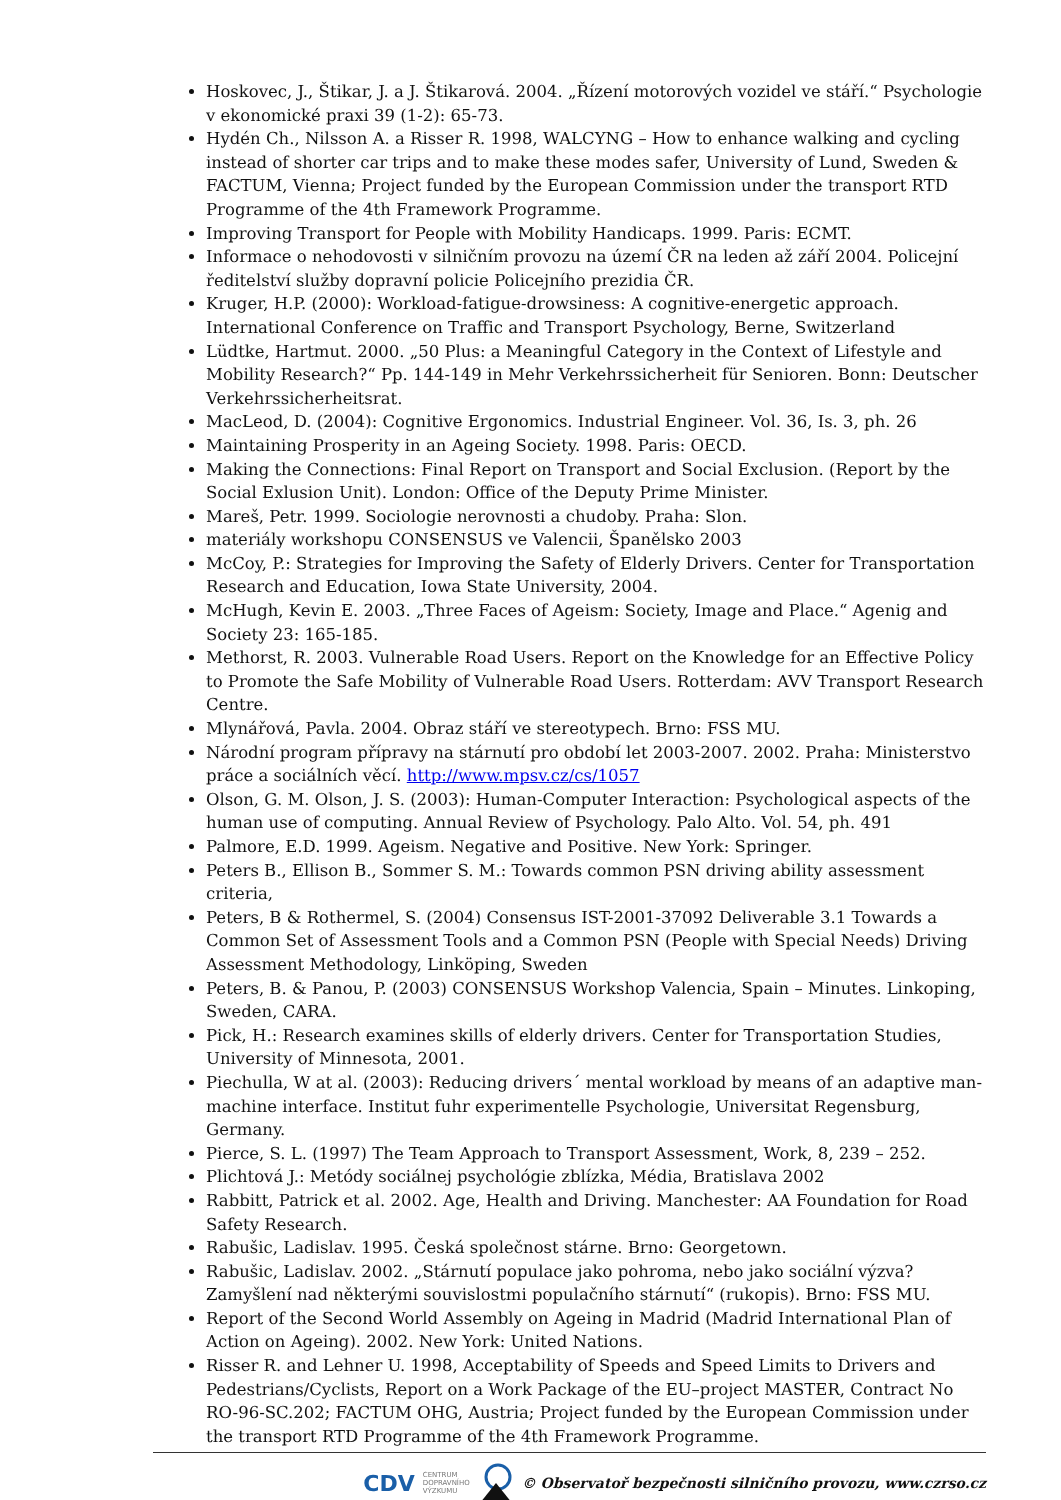Hoskovec, J., Štikar, J. a J. Štikarová. 2004. „Řízení motorových vozidel ve stáří.“ Psychologie v ekonomické praxi 39 (1-2): 65-73.
Hydén Ch., Nilsson A. a Risser R. 1998, WALCYNG – How to enhance walking and cycling instead of shorter car trips and to make these modes safer, University of Lund, Sweden & FACTUM, Vienna; Project funded by the European Commission under the transport RTD Programme of the 4th Framework Programme.
Improving Transport for People with Mobility Handicaps. 1999. Paris: ECMT.
Informace o nehodovosti v silničním provozu na území ČR na leden až září 2004. Policejní ředitelství služby dopravní policie Policejního prezidia ČR.
Kruger, H.P. (2000): Workload-fatigue-drowsiness: A cognitive-energetic approach. International Conference on Traffic and Transport Psychology, Berne, Switzerland
Lüdtke, Hartmut. 2000. „50 Plus: a Meaningful Category in the Context of Lifestyle and Mobility Research?“ Pp. 144-149 in Mehr Verkehrssicherheit für Senioren. Bonn: Deutscher Verkehrssicherheitsrat.
MacLeod, D. (2004): Cognitive Ergonomics. Industrial Engineer. Vol. 36, Is. 3, ph. 26
Maintaining Prosperity in an Ageing Society. 1998. Paris: OECD.
Making the Connections: Final Report on Transport and Social Exclusion. (Report by the Social Exlusion Unit). London: Office of the Deputy Prime Minister.
Mareš, Petr. 1999. Sociologie nerovnosti a chudoby. Praha: Slon.
materiály workshopu CONSENSUS ve Valencii, Španělsko 2003
McCoy, P.: Strategies for Improving the Safety of Elderly Drivers. Center for Transportation Research and Education, Iowa State University, 2004.
McHugh, Kevin E. 2003. „Three Faces of Ageism: Society, Image and Place.“ Agenig and Society 23: 165-185.
Methorst, R. 2003. Vulnerable Road Users. Report on the Knowledge for an Effective Policy to Promote the Safe Mobility of Vulnerable Road Users. Rotterdam: AVV Transport Research Centre.
Mlynářová, Pavla. 2004. Obraz stáří ve stereotypech. Brno: FSS MU.
Národní program přípravy na stárnutí pro období let 2003-2007. 2002. Praha: Ministerstvo práce a sociálních věcí. http://www.mpsv.cz/cs/1057
Olson, G. M. Olson, J. S. (2003): Human-Computer Interaction: Psychological aspects of the human use of computing. Annual Review of Psychology. Palo Alto. Vol. 54, ph. 491
Palmore, E.D. 1999. Ageism. Negative and Positive. New York: Springer.
Peters B., Ellison B., Sommer S. M.: Towards common PSN driving ability assessment criteria,
Peters, B & Rothermel, S. (2004) Consensus IST-2001-37092 Deliverable 3.1 Towards a Common Set of Assessment Tools and a Common PSN (People with Special Needs) Driving Assessment Methodology, Linköping, Sweden
Peters, B. & Panou, P. (2003) CONSENSUS Workshop Valencia, Spain – Minutes. Linkoping, Sweden, CARA.
Pick, H.: Research examines skills of elderly drivers. Center for Transportation Studies, University of Minnesota, 2001.
Piechulla, W at al. (2003): Reducing drivers´ mental workload by means of an adaptive man-machine interface. Institut fuhr experimentelle Psychologie, Universitat Regensburg, Germany.
Pierce, S. L. (1997) The Team Approach to Transport Assessment, Work, 8, 239 – 252.
Plichtová J.: Metódy sociálnej psychológie zblízka, Média, Bratislava 2002
Rabbitt, Patrick et al. 2002. Age, Health and Driving. Manchester: AA Foundation for Road Safety Research.
Rabušic, Ladislav. 1995. Česká společnost stárne. Brno: Georgetown.
Rabušic, Ladislav. 2002. „Stárnutí populace jako pohroma, nebo jako sociální výzva? Zamyšlení nad některými souvislostmi populačního stárnutí“ (rukopis). Brno: FSS MU.
Report of the Second World Assembly on Ageing in Madrid (Madrid International Plan of Action on Ageing). 2002. New York: United Nations.
Risser R. and Lehner U. 1998, Acceptability of Speeds and Speed Limits to Drivers and Pedestrians/Cyclists, Report on a Work Package of the EU–project MASTER, Contract No RO-96-SC.202; FACTUM OHG, Austria; Project funded by the European Commission under the transport RTD Programme of the 4th Framework Programme.
CDV CENTRUM
DOPRAVNÍHO
VÝZKUMU © Observatoř bezpečnosti silničního provozu, www.czrso.cz